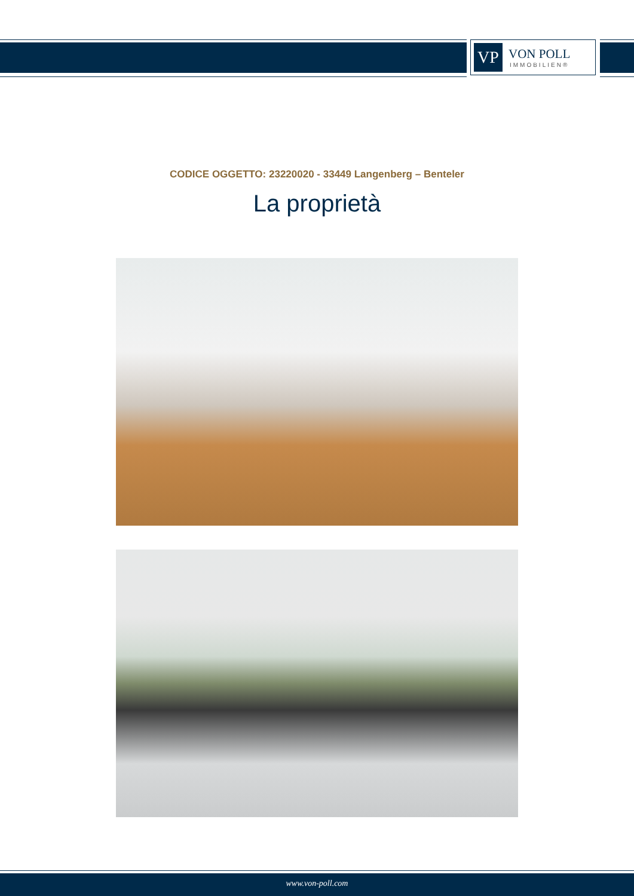VP
VON POLL
IMMOBILIEN®
CODICE OGGETTO: 23220020 - 33449 Langenberg – Benteler
La proprietà
www.von-poll.com